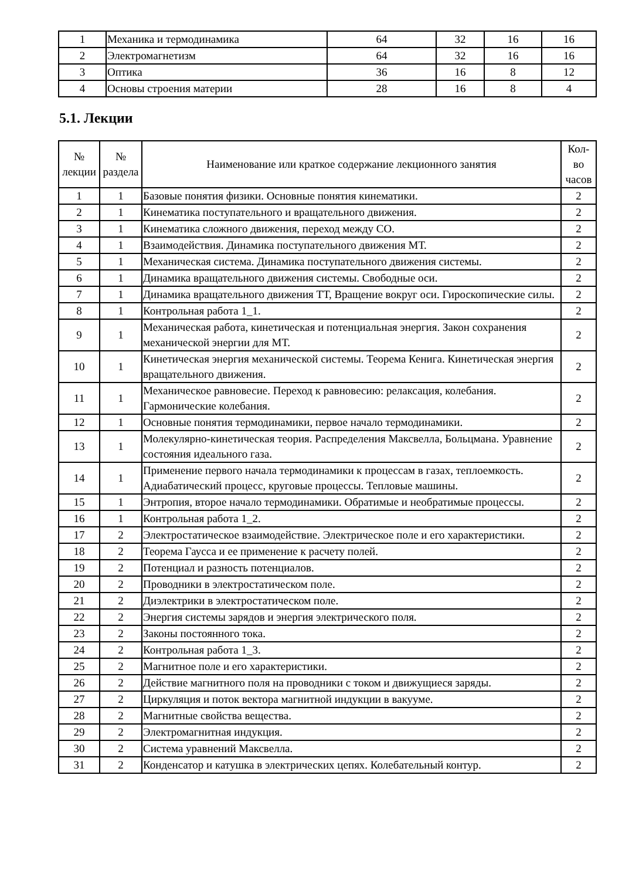| 1 | Механика и термодинамика | 64 | 32 | 16 | 16 |
| 2 | Электромагнетизм | 64 | 32 | 16 | 16 |
| 3 | Оптика | 36 | 16 | 8 | 12 |
| 4 | Основы строения материи | 28 | 16 | 8 | 4 |
5.1. Лекции
| № лекции | № раздела | Наименование или краткое содержание лекционного занятия | Кол- во часов |
| --- | --- | --- | --- |
| 1 | 1 | Базовые понятия физики. Основные понятия кинематики. | 2 |
| 2 | 1 | Кинематика поступательного и вращательного движения. | 2 |
| 3 | 1 | Кинематика сложного движения, переход между СО. | 2 |
| 4 | 1 | Взаимодействия. Динамика поступательного движения МТ. | 2 |
| 5 | 1 | Механическая система. Динамика поступательного движения системы. | 2 |
| 6 | 1 | Динамика вращательного движения системы. Свободные оси. | 2 |
| 7 | 1 | Динамика вращательного движения ТТ, Вращение вокруг оси. Гироскопические силы. | 2 |
| 8 | 1 | Контрольная работа 1_1. | 2 |
| 9 | 1 | Механическая работа, кинетическая и потенциальная энергия. Закон сохранения механической энергии для МТ. | 2 |
| 10 | 1 | Кинетическая энергия механической системы. Теорема Кенига. Кинетическая энергия вращательного движения. | 2 |
| 11 | 1 | Механическое равновесие. Переход к равновесию: релаксация, колебания. Гармонические колебания. | 2 |
| 12 | 1 | Основные понятия термодинамики, первое начало термодинамики. | 2 |
| 13 | 1 | Молекулярно-кинетическая теория. Распределения Максвелла, Больцмана. Уравнение состояния идеального газа. | 2 |
| 14 | 1 | Применение первого начала термодинамики к процессам в газах, теплоемкость. Адиабатический процесс, круговые процессы. Тепловые машины. | 2 |
| 15 | 1 | Энтропия, второе начало термодинамики. Обратимые и необратимые процессы. | 2 |
| 16 | 1 | Контрольная работа 1_2. | 2 |
| 17 | 2 | Электростатическое взаимодействие. Электрическое поле и его характеристики. | 2 |
| 18 | 2 | Теорема Гаусса и ее применение к расчету полей. | 2 |
| 19 | 2 | Потенциал и разность потенциалов. | 2 |
| 20 | 2 | Проводники в электростатическом поле. | 2 |
| 21 | 2 | Диэлектрики в электростатическом поле. | 2 |
| 22 | 2 | Энергия системы зарядов и энергия электрического поля. | 2 |
| 23 | 2 | Законы постоянного тока. | 2 |
| 24 | 2 | Контрольная работа 1_3. | 2 |
| 25 | 2 | Магнитное поле и его характеристики. | 2 |
| 26 | 2 | Действие магнитного поля на проводники с током и движущиеся заряды. | 2 |
| 27 | 2 | Циркуляция и поток вектора магнитной индукции в вакууме. | 2 |
| 28 | 2 | Магнитные свойства вещества. | 2 |
| 29 | 2 | Электромагнитная индукция. | 2 |
| 30 | 2 | Система уравнений Максвелла. | 2 |
| 31 | 2 | Конденсатор и катушка в электрических цепях. Колебательный контур. | 2 |